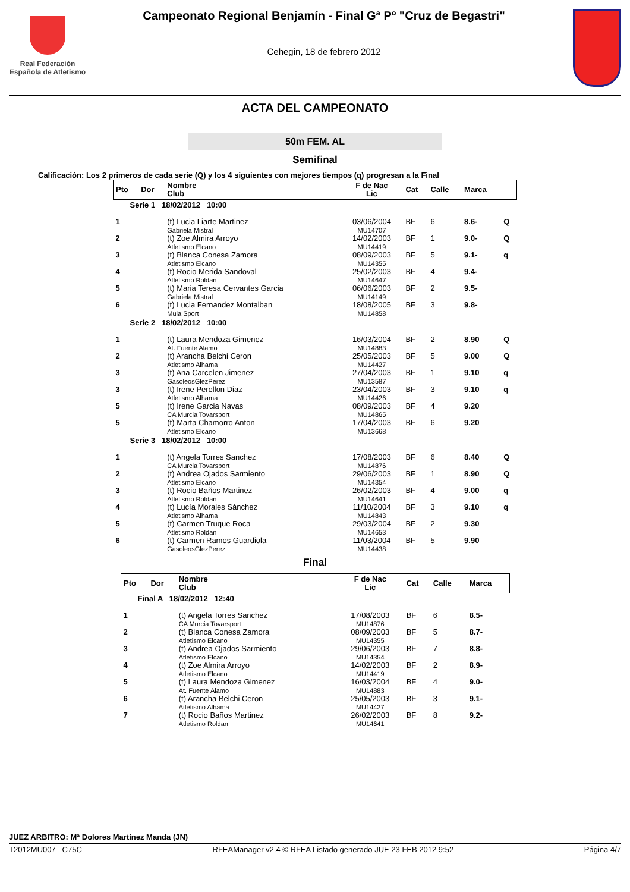Real Federación
Española de Atletismo
Campeonato Regional Benjamín - Final Gª Pº "Cruz de Begastri"
Cehegin, 18 de febrero 2012
ACTA DEL CAMPEONATO
50m FEM. AL
Semifinal
Calificación: Los 2 primeros de cada serie (Q) y los 4 siguientes con mejores tiempos (q) progresan a la Final
| Pto | Dor | Nombre Club | F de Nac Lic | Cat | Calle | Marca | |
| --- | --- | --- | --- | --- | --- | --- | --- |
| Serie 1 18/02/2012 10:00 | | | | | | | |
| 1 | | (t) Lucia Liarte Martinez Gabriela Mistral | 03/06/2004 MU14707 | BF | 6 | 8.6- | Q |
| 2 | | (t) Zoe Almira Arroyo Atletismo Elcano | 14/02/2003 MU14419 | BF | 1 | 9.0- | Q |
| 3 | | (t) Blanca Conesa Zamora Atletismo Elcano | 08/09/2003 MU14355 | BF | 5 | 9.1- | q |
| 4 | | (t) Rocio Merida Sandoval Atletismo Roldan | 25/02/2003 MU14647 | BF | 4 | 9.4- | |
| 5 | | (t) Maria Teresa Cervantes Garcia Gabriela Mistral | 06/06/2003 MU14149 | BF | 2 | 9.5- | |
| 6 | | (t) Lucia Fernandez Montalban Mula Sport | 18/08/2005 MU14858 | BF | 3 | 9.8- | |
| Serie 2 18/02/2012 10:00 | | | | | | | |
| 1 | | (t) Laura Mendoza Gimenez At. Fuente Alamo | 16/03/2004 MU14883 | BF | 2 | 8.90 | Q |
| 2 | | (t) Arancha Belchi Ceron Atletismo Alhama | 25/05/2003 MU14427 | BF | 5 | 9.00 | Q |
| 3 | | (t) Ana Carcelen Jimenez GasoleosGlezPerez | 27/04/2003 MU13587 | BF | 1 | 9.10 | q |
| 3 | | (t) Irene Perellon Diaz Atletismo Alhama | 23/04/2003 MU14426 | BF | 3 | 9.10 | q |
| 5 | | (t) Irene Garcia Navas CA Murcia Tovarsport | 08/09/2003 MU14865 | BF | 4 | 9.20 | |
| 5 | | (t) Marta Chamorro Anton Atletismo Elcano | 17/04/2003 MU13668 | BF | 6 | 9.20 | |
| Serie 3 18/02/2012 10:00 | | | | | | | |
| 1 | | (t) Angela Torres Sanchez CA Murcia Tovarsport | 17/08/2003 MU14876 | BF | 6 | 8.40 | Q |
| 2 | | (t) Andrea Ojados Sarmiento Atletismo Elcano | 29/06/2003 MU14354 | BF | 1 | 8.90 | Q |
| 3 | | (t) Rocio Baños Martinez Atletismo Roldan | 26/02/2003 MU14641 | BF | 4 | 9.00 | q |
| 4 | | (t) Lucía Morales Sánchez Atletismo Alhama | 11/10/2004 MU14843 | BF | 3 | 9.10 | q |
| 5 | | (t) Carmen Truque Roca Atletismo Roldan | 29/03/2004 MU14653 | BF | 2 | 9.30 | |
| 6 | | (t) Carmen Ramos Guardiola GasoleosGlezPerez | 11/03/2004 MU14438 | BF | 5 | 9.90 | |
Final
| Pto | Dor | Nombre Club | F de Nac Lic | Cat | Calle | Marca |
| --- | --- | --- | --- | --- | --- | --- |
| Final A 18/02/2012 12:40 | | | | | | |
| 1 | | (t) Angela Torres Sanchez CA Murcia Tovarsport | 17/08/2003 MU14876 | BF | 6 | 8.5- |
| 2 | | (t) Blanca Conesa Zamora Atletismo Elcano | 08/09/2003 MU14355 | BF | 5 | 8.7- |
| 3 | | (t) Andrea Ojados Sarmiento Atletismo Elcano | 29/06/2003 MU14354 | BF | 7 | 8.8- |
| 4 | | (t) Zoe Almira Arroyo Atletismo Elcano | 14/02/2003 MU14419 | BF | 2 | 8.9- |
| 5 | | (t) Laura Mendoza Gimenez At. Fuente Alamo | 16/03/2004 MU14883 | BF | 4 | 9.0- |
| 6 | | (t) Arancha Belchi Ceron Atletismo Alhama | 25/05/2003 MU14427 | BF | 3 | 9.1- |
| 7 | | (t) Rocio Baños Martinez Atletismo Roldan | 26/02/2003 MU14641 | BF | 8 | 9.2- |
JUEZ ARBITRO: Mª Dolores Martínez Manda (JN)
T2012MU007 C75C RFEAManager v2.4 © RFEA Listado generado JUE 23 FEB 2012 9:52 Página 4/7